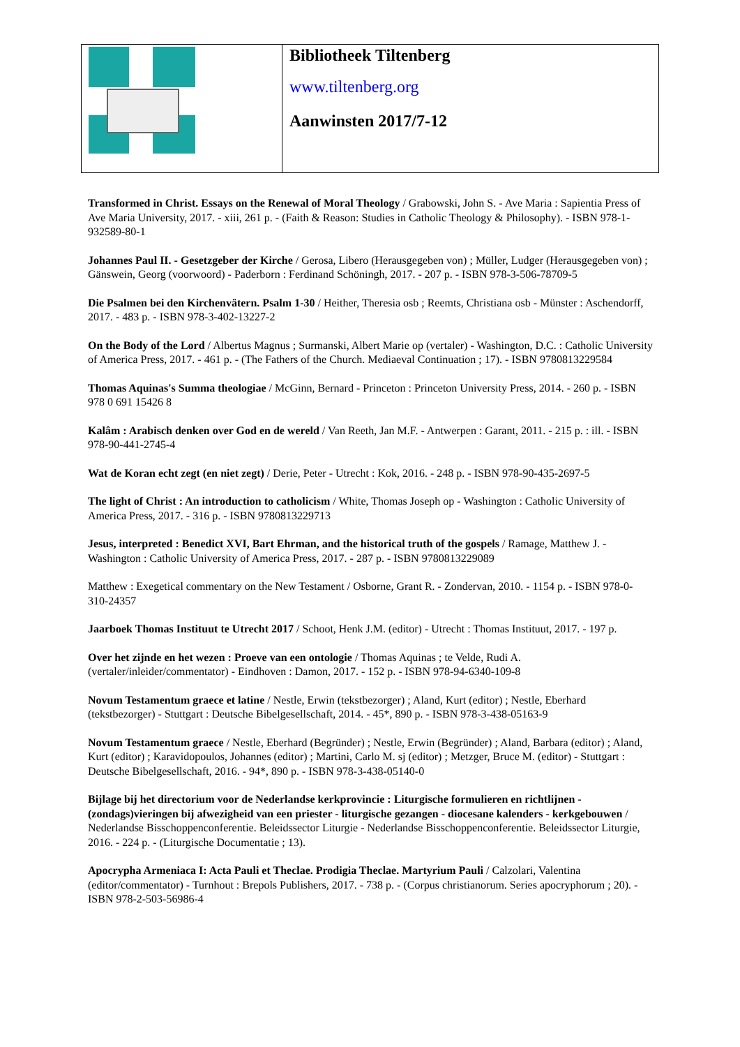| | Bibliotheek Tiltenberg www.tiltenberg.org Aanwinsten 2017/7-12 |
Transformed in Christ. Essays on the Renewal of Moral Theology / Grabowski, John S. - Ave Maria : Sapientia Press of Ave Maria University, 2017. - xiii, 261 p. - (Faith & Reason: Studies in Catholic Theology & Philosophy). - ISBN 978-1-932589-80-1
Johannes Paul II. - Gesetzgeber der Kirche / Gerosa, Libero (Herausgegeben von) ; Müller, Ludger (Herausgegeben von) ; Gänswein, Georg (voorwoord) - Paderborn : Ferdinand Schöningh, 2017. - 207 p. - ISBN 978-3-506-78709-5
Die Psalmen bei den Kirchenvätern. Psalm 1-30 / Heither, Theresia osb ; Reemts, Christiana osb - Münster : Aschendorff, 2017. - 483 p. - ISBN 978-3-402-13227-2
On the Body of the Lord / Albertus Magnus ; Surmanski, Albert Marie op (vertaler) - Washington, D.C. : Catholic University of America Press, 2017. - 461 p. - (The Fathers of the Church. Mediaeval Continuation ; 17). - ISBN 9780813229584
Thomas Aquinas's Summa theologiae / McGinn, Bernard - Princeton : Princeton University Press, 2014. - 260 p. - ISBN 978 0 691 15426 8
Kalâm : Arabisch denken over God en de wereld / Van Reeth, Jan M.F. - Antwerpen : Garant, 2011. - 215 p. : ill. - ISBN 978-90-441-2745-4
Wat de Koran echt zegt (en niet zegt) / Derie, Peter - Utrecht : Kok, 2016. - 248 p. - ISBN 978-90-435-2697-5
The light of Christ : An introduction to catholicism / White, Thomas Joseph op - Washington : Catholic University of America Press, 2017. - 316 p. - ISBN 9780813229713
Jesus, interpreted : Benedict XVI, Bart Ehrman, and the historical truth of the gospels / Ramage, Matthew J. - Washington : Catholic University of America Press, 2017. - 287 p. - ISBN 9780813229089
Matthew : Exegetical commentary on the New Testament / Osborne, Grant R. - Zondervan, 2010. - 1154 p. - ISBN 978-0-310-24357
Jaarboek Thomas Instituut te Utrecht 2017 / Schoot, Henk J.M. (editor) - Utrecht : Thomas Instituut, 2017. - 197 p.
Over het zijnde en het wezen : Proeve van een ontologie / Thomas Aquinas ; te Velde, Rudi A. (vertaler/inleider/commentator) - Eindhoven : Damon, 2017. - 152 p. - ISBN 978-94-6340-109-8
Novum Testamentum graece et latine / Nestle, Erwin (tekstbezorger) ; Aland, Kurt (editor) ; Nestle, Eberhard (tekstbezorger) - Stuttgart : Deutsche Bibelgesellschaft, 2014. - 45*, 890 p. - ISBN 978-3-438-05163-9
Novum Testamentum graece / Nestle, Eberhard (Begründer) ; Nestle, Erwin (Begründer) ; Aland, Barbara (editor) ; Aland, Kurt (editor) ; Karavidopoulos, Johannes (editor) ; Martini, Carlo M. sj (editor) ; Metzger, Bruce M. (editor) - Stuttgart : Deutsche Bibelgesellschaft, 2016. - 94*, 890 p. - ISBN 978-3-438-05140-0
Bijlage bij het directorium voor de Nederlandse kerkprovincie : Liturgische formulieren en richtlijnen - (zondags)vieringen bij afwezigheid van een priester - liturgische gezangen - diocesane kalenders - kerkgebouwen / Nederlandse Bisschoppenconferentie. Beleidssector Liturgie - Nederlandse Bisschoppenconferentie. Beleidssector Liturgie, 2016. - 224 p. - (Liturgische Documentatie ; 13).
Apocrypha Armeniaca I: Acta Pauli et Theclae. Prodigia Theclae. Martyrium Pauli / Calzolari, Valentina (editor/commentator) - Turnhout : Brepols Publishers, 2017. - 738 p. - (Corpus christianorum. Series apocryphorum ; 20). - ISBN 978-2-503-56986-4